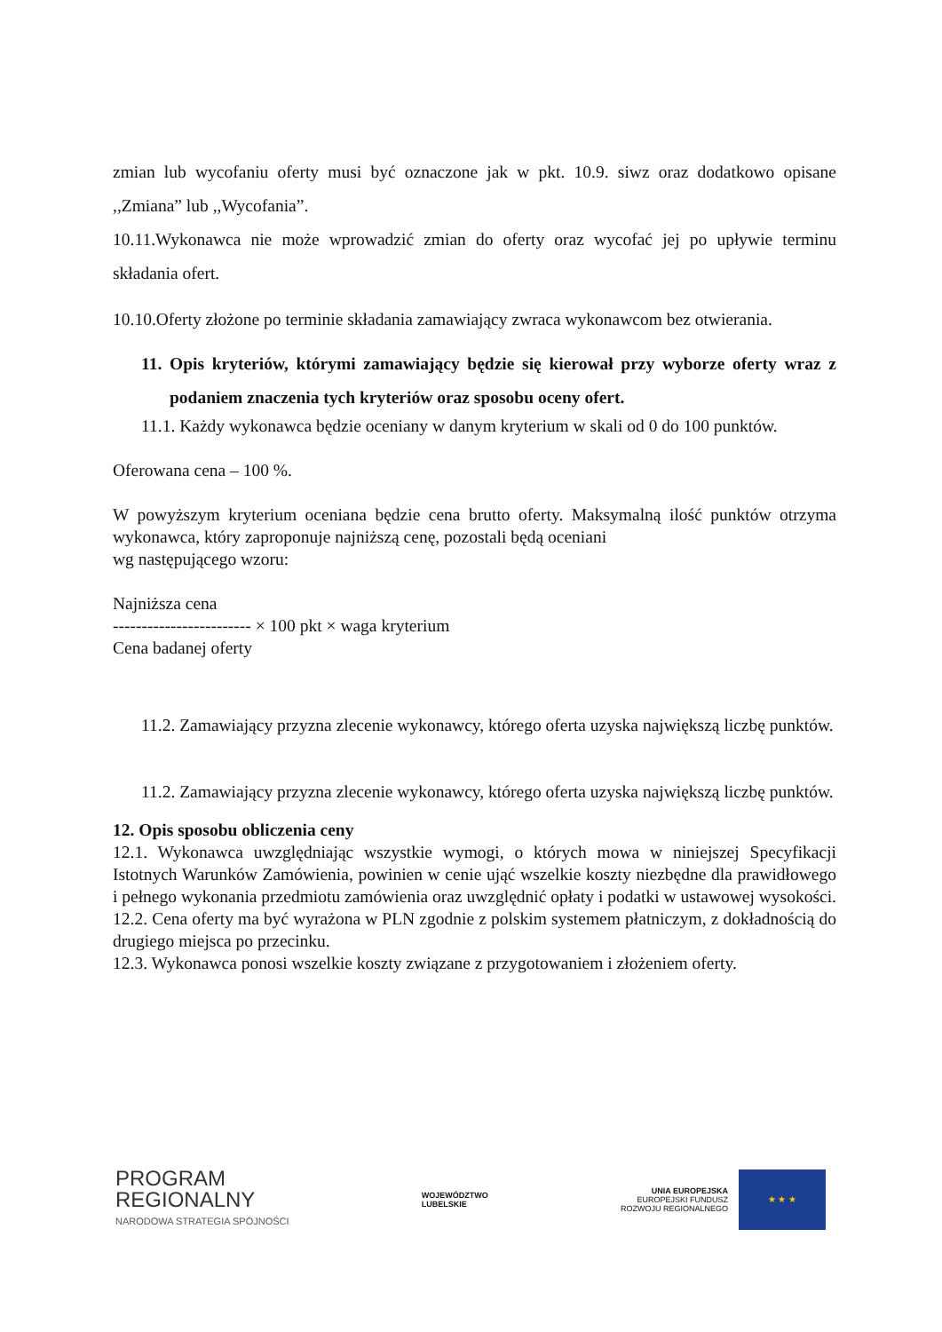zmian lub wycofaniu oferty musi być oznaczone jak w pkt. 10.9. siwz oraz dodatkowo opisane ,,Zmiana” lub ,,Wycofania”.
10.11.Wykonawca nie może wprowadzić zmian do oferty oraz wycofać jej po upływie terminu składania ofert.
10.10.Oferty złożone po terminie składania zamawiający zwraca wykonawcom bez otwierania.
11. Opis kryteriów, którymi zamawiający będzie się kierował przy wyborze oferty wraz z podaniem znaczenia tych kryteriów oraz sposobu oceny ofert.
11.1. Każdy wykonawca będzie oceniany w danym kryterium w skali od 0 do 100 punktów.
Oferowana cena – 100 %.
W powyższym kryterium oceniana będzie cena brutto oferty. Maksymalną ilość punktów otrzyma wykonawca, który zaproponuje najniższą cenę, pozostali będą oceniani
wg następującego wzoru:
Najniższa cena
------------------------ × 100 pkt × waga kryterium
Cena badanej oferty
11.2. Zamawiający przyzna zlecenie wykonawcy, którego oferta uzyska największą liczbę punktów.
11.2. Zamawiający przyzna zlecenie wykonawcy, którego oferta uzyska największą liczbę punktów.
12. Opis sposobu obliczenia ceny
12.1. Wykonawca uwzględniając wszystkie wymogi, o których mowa w niniejszej Specyfikacji Istotnych Warunków Zamówienia, powinien w cenie ująć wszelkie koszty niezbędne dla prawidłowego i pełnego wykonania przedmiotu zamówienia oraz uwzględnić opłaty i podatki w ustawowej wysokości.
12.2. Cena oferty ma być wyrażona w PLN zgodnie z polskim systemem płatniczym, z dokładnością do drugiego miejsca po przecinku.
12.3. Wykonawca ponosi wszelkie koszty związane z przygotowaniem i złożeniem oferty.
PROGRAM
REGIONALNY
NARODOWA STRATEGIA SPÓJNOŚCI
WOJEWÓDZTWO
LUBELSKIE
UNIA EUROPEJSKA
EUROPEJSKI FUNDUSZ
ROZWOJU REGIONALNEGO
★ ★ ★